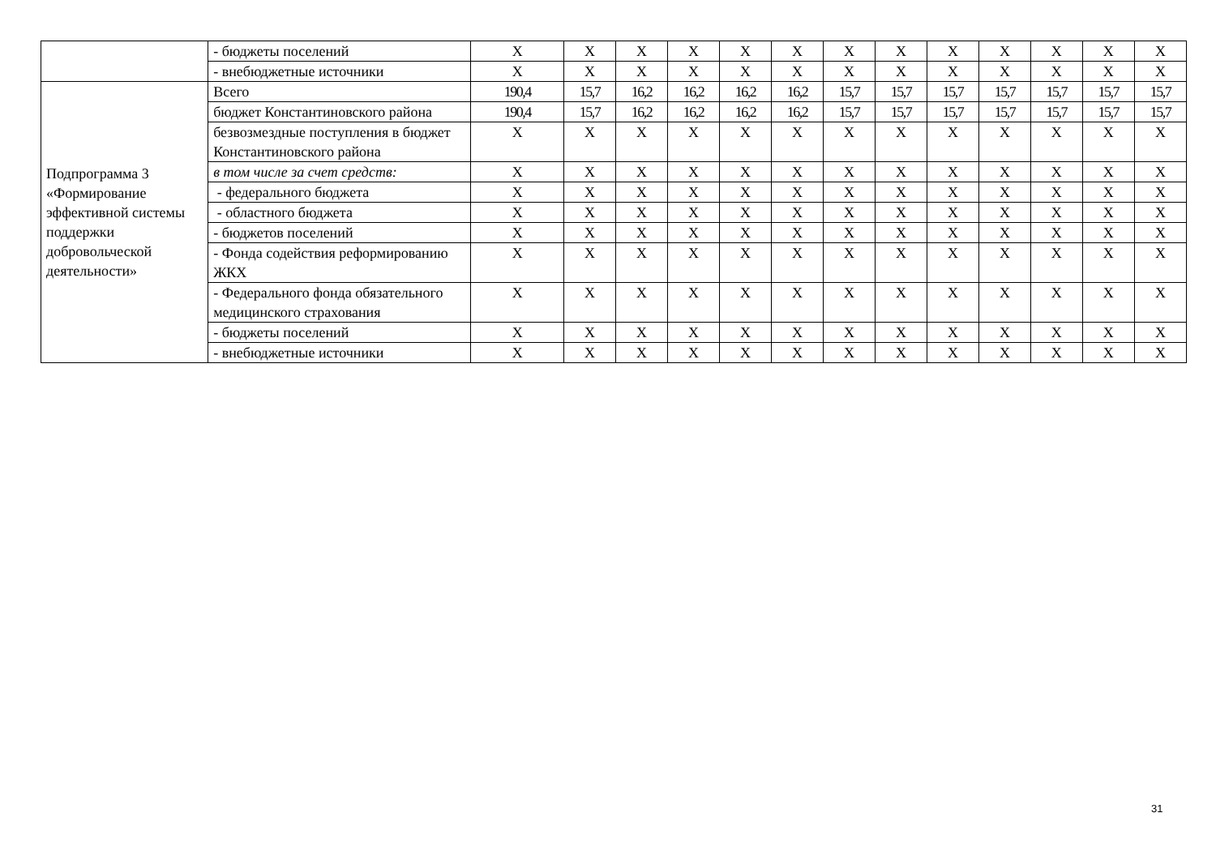| | - бюджеты поселений | X | X | X | X | X | X | X | X | X | X | X | X | X |
| | - внебюджетные источники | X | X | X | X | X | X | X | X | X | X | X | X | X |
| Подпрограмма 3 «Формирование эффективной системы поддержки добровольческой деятельности» | Всего | 190,4 | 15,7 | 16,2 | 16,2 | 16,2 | 16,2 | 15,7 | 15,7 | 15,7 | 15,7 | 15,7 | 15,7 | 15,7 |
| | бюджет Константиновского района | 190,4 | 15,7 | 16,2 | 16,2 | 16,2 | 16,2 | 15,7 | 15,7 | 15,7 | 15,7 | 15,7 | 15,7 | 15,7 |
| | безвозмездные поступления в бюджет Константиновского района | X | X | X | X | X | X | X | X | X | X | X | X | X |
| | в том числе за счет средств: | X | X | X | X | X | X | X | X | X | X | X | X | X |
| | - федерального бюджета | X | X | X | X | X | X | X | X | X | X | X | X | X |
| | - областного бюджета | X | X | X | X | X | X | X | X | X | X | X | X | X |
| | - бюджетов поселений | X | X | X | X | X | X | X | X | X | X | X | X | X |
| | - Фонда содействия реформированию ЖКХ | X | X | X | X | X | X | X | X | X | X | X | X | X |
| | - Федерального фонда обязательного медицинского страхования | X | X | X | X | X | X | X | X | X | X | X | X | X |
| | - бюджеты поселений | X | X | X | X | X | X | X | X | X | X | X | X | X |
| | - внебюджетные источники | X | X | X | X | X | X | X | X | X | X | X | X | X |
31